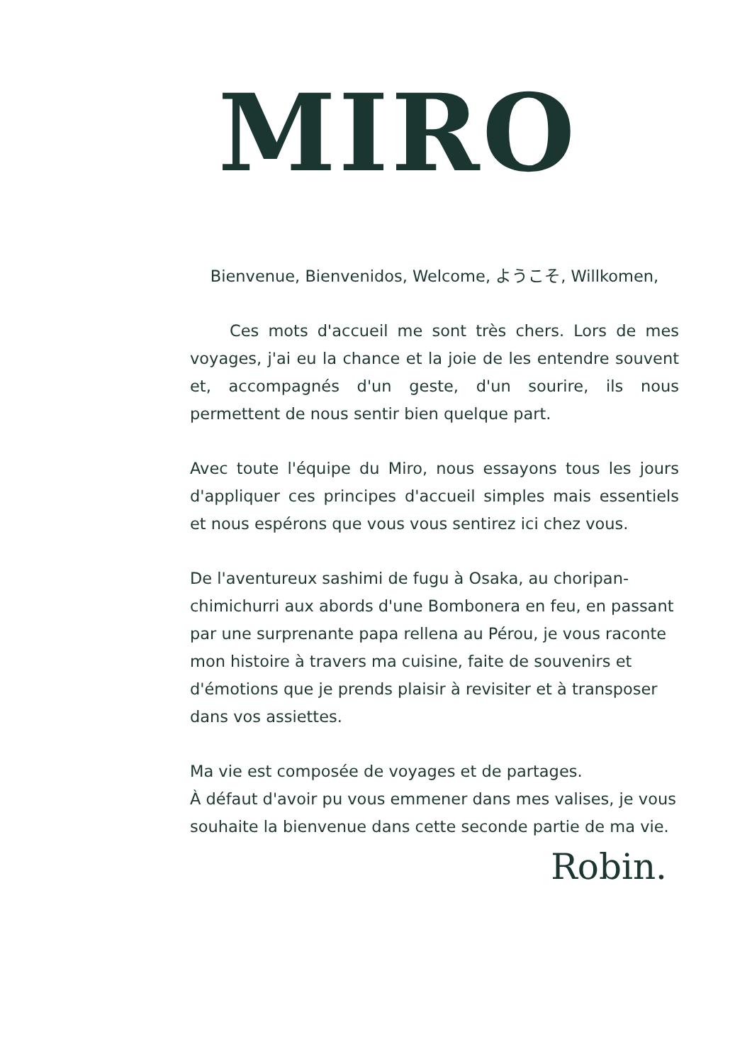MIRO
Bienvenue, Bienvenidos, Welcome, ようこそ, Willkomen,
Ces mots d'accueil me sont très chers. Lors de mes voyages, j'ai eu la chance et la joie de les entendre souvent et, accompagnés d'un geste, d'un sourire, ils nous permettent de nous sentir bien quelque part.
Avec toute l'équipe du Miro, nous essayons tous les jours d'appliquer ces principes d'accueil simples mais essentiels et nous espérons que vous vous sentirez ici chez vous.
De l'aventureux sashimi de fugu à Osaka, au choripan-chimichurri aux abords d'une Bombonera en feu, en passant par une surprenante papa rellena au Pérou, je vous raconte mon histoire à travers ma cuisine, faite de souvenirs et d'émotions que je prends plaisir à revisiter et à transposer dans vos assiettes.
Ma vie est composée de voyages et de partages.
À défaut d'avoir pu vous emmener dans mes valises, je vous souhaite la bienvenue dans cette seconde partie de ma vie.
Robin.